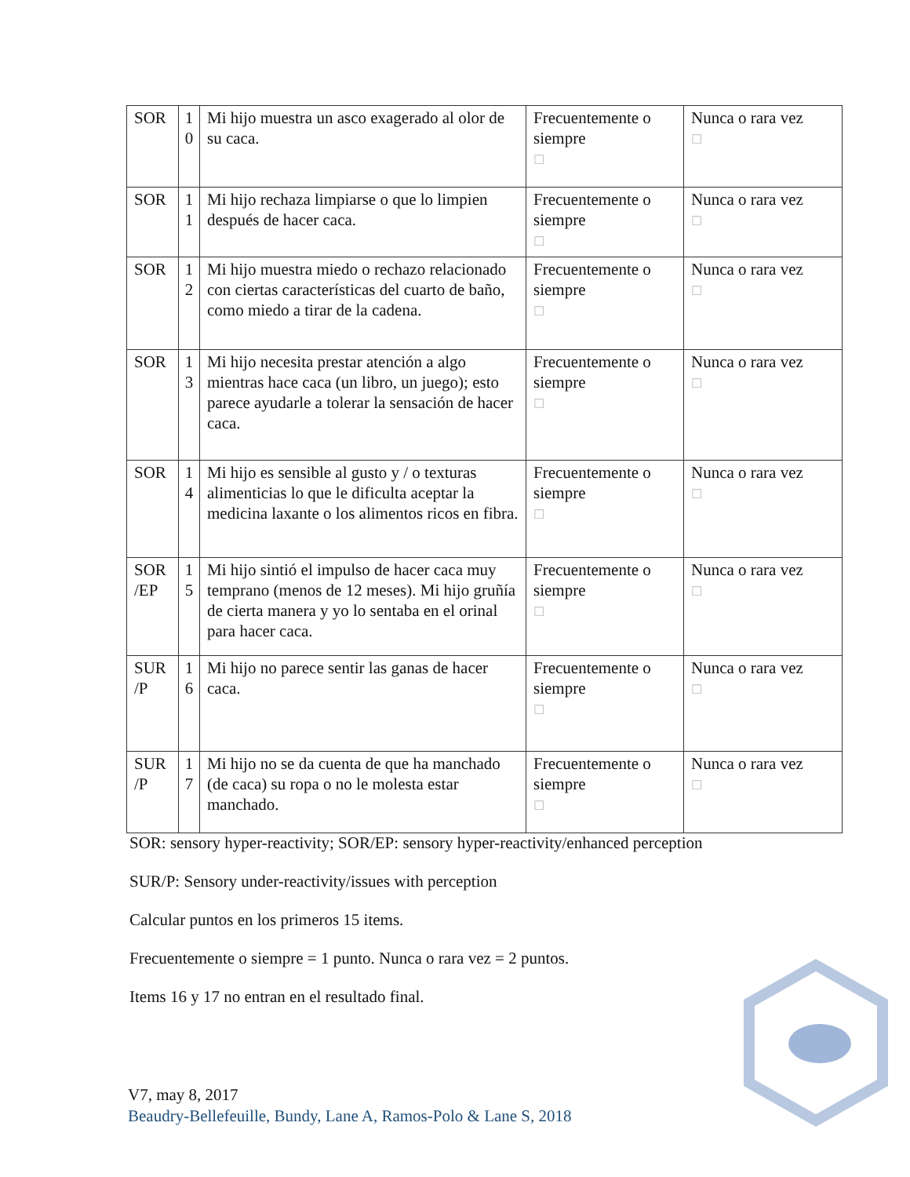| SOR | 1 0 | Mi hijo muestra un asco exagerado al olor de su caca. | Frecuentemente o siempre ☐ | Nunca o rara vez ☐ |
| SOR | 1 1 | Mi hijo rechaza limpiarse o que lo limpien después de hacer caca. | Frecuentemente o siempre ☐ | Nunca o rara vez ☐ |
| SOR | 1 2 | Mi hijo muestra miedo o rechazo relacionado con ciertas características del cuarto de baño, como miedo a tirar de la cadena. | Frecuentemente o siempre ☐ | Nunca o rara vez ☐ |
| SOR | 1 3 | Mi hijo necesita prestar atención a algo mientras hace caca (un libro, un juego); esto parece ayudarle a tolerar la sensación de hacer caca. | Frecuentemente o siempre ☐ | Nunca o rara vez ☐ |
| SOR | 1 4 | Mi hijo es sensible al gusto y / o texturas alimenticias lo que le dificulta aceptar la medicina laxante o los alimentos ricos en fibra. | Frecuentemente o siempre ☐ | Nunca o rara vez ☐ |
| SOR /EP | 1 5 | Mi hijo sintió el impulso de hacer caca muy temprano (menos de 12 meses). Mi hijo gruñía de cierta manera y yo lo sentaba en el orinal para hacer caca. | Frecuentemente o siempre ☐ | Nunca o rara vez ☐ |
| SUR /P | 1 6 | Mi hijo no parece sentir las ganas de hacer caca. | Frecuentemente o siempre ☐ | Nunca o rara vez ☐ |
| SUR /P | 1 7 | Mi hijo no se da cuenta de que ha manchado (de caca) su ropa o no le molesta estar manchado. | Frecuentemente o siempre ☐ | Nunca o rara vez ☐ |
SOR: sensory hyper-reactivity; SOR/EP: sensory hyper-reactivity/enhanced perception
SUR/P: Sensory under-reactivity/issues with perception
Calcular puntos en los primeros 15 items.
Frecuentemente o siempre = 1 punto. Nunca o rara vez = 2 puntos.
Items 16 y 17 no entran en el resultado final.
V7, may 8, 2017
Beaudry-Bellefeuille, Bundy, Lane A, Ramos-Polo & Lane S, 2018